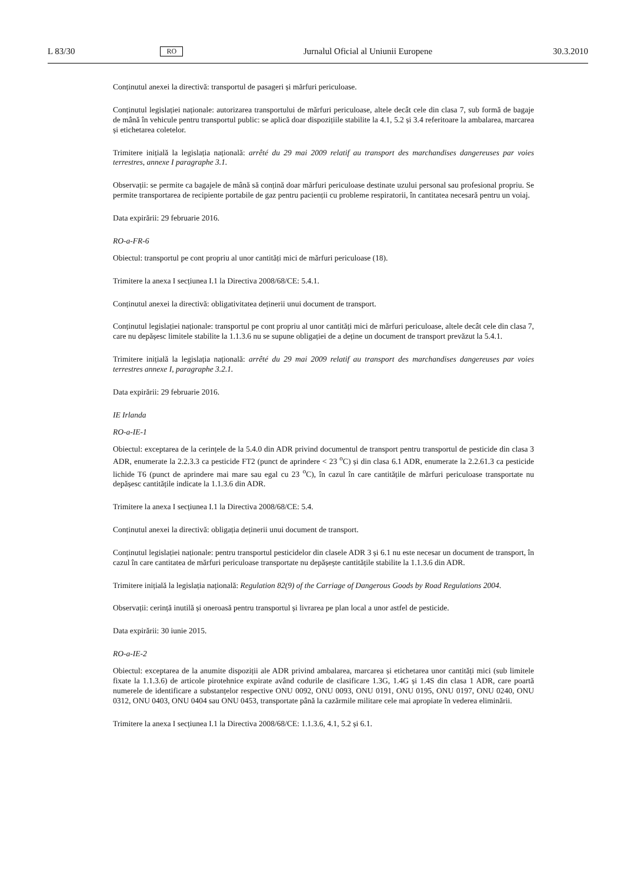L 83/30 RO Jurnalul Oficial al Uniunii Europene 30.3.2010
Conținutul anexei la directivă: transportul de pasageri și mărfuri periculoase.
Conținutul legislației naționale: autorizarea transportului de mărfuri periculoase, altele decât cele din clasa 7, sub formă de bagaje de mână în vehicule pentru transportul public: se aplică doar dispozițiile stabilite la 4.1, 5.2 și 3.4 referitoare la ambalarea, marcarea și etichetarea coletelor.
Trimitere inițială la legislația națională: arrêté du 29 mai 2009 relatif au transport des marchandises dangereuses par voies terrestres, annexe I paragraphe 3.1.
Observații: se permite ca bagajele de mână să conțină doar mărfuri periculoase destinate uzului personal sau profesional propriu. Se permite transportarea de recipiente portabile de gaz pentru pacienții cu probleme respiratorii, în cantitatea necesară pentru un voiaj.
Data expirării: 29 februarie 2016.
RO-a-FR-6
Obiectul: transportul pe cont propriu al unor cantități mici de mărfuri periculoase (18).
Trimitere la anexa I secțiunea I.1 la Directiva 2008/68/CE: 5.4.1.
Conținutul anexei la directivă: obligativitatea deținerii unui document de transport.
Conținutul legislației naționale: transportul pe cont propriu al unor cantități mici de mărfuri periculoase, altele decât cele din clasa 7, care nu depășesc limitele stabilite la 1.1.3.6 nu se supune obligației de a deține un document de transport prevăzut la 5.4.1.
Trimitere inițială la legislația națională: arrêté du 29 mai 2009 relatif au transport des marchandises dangereuses par voies terrestres annexe I, paragraphe 3.2.1.
Data expirării: 29 februarie 2016.
IE Irlanda
RO-a-IE-1
Obiectul: exceptarea de la cerințele de la 5.4.0 din ADR privind documentul de transport pentru transportul de pesticide din clasa 3 ADR, enumerate la 2.2.3.3 ca pesticide FT2 (punct de aprindere < 23 <sup>o</sup>C) și din clasa 6.1 ADR, enumerate la 2.2.61.3 ca pesticide lichide T6 (punct de aprindere mai mare sau egal cu 23 <sup>o</sup>C), în cazul în care cantitățile de mărfuri periculoase transportate nu depășesc cantitățile indicate la 1.1.3.6 din ADR.
Trimitere la anexa I secțiunea I.1 la Directiva 2008/68/CE: 5.4.
Conținutul anexei la directivă: obligația deținerii unui document de transport.
Conținutul legislației naționale: pentru transportul pesticidelor din clasele ADR 3 și 6.1 nu este necesar un document de transport, în cazul în care cantitatea de mărfuri periculoase transportate nu depășește cantitățile stabilite la 1.1.3.6 din ADR.
Trimitere inițială la legislația națională: Regulation 82(9) of the Carriage of Dangerous Goods by Road Regulations 2004.
Observații: cerință inutilă și oneroasă pentru transportul și livrarea pe plan local a unor astfel de pesticide.
Data expirării: 30 iunie 2015.
RO-a-IE-2
Obiectul: exceptarea de la anumite dispoziții ale ADR privind ambalarea, marcarea și etichetarea unor cantități mici (sub limitele fixate la 1.1.3.6) de articole pirotehnice expirate având codurile de clasificare 1.3G, 1.4G și 1.4S din clasa 1 ADR, care poartă numerele de identificare a substanțelor respective ONU 0092, ONU 0093, ONU 0191, ONU 0195, ONU 0197, ONU 0240, ONU 0312, ONU 0403, ONU 0404 sau ONU 0453, transportate până la cazărmile militare cele mai apropiate în vederea eliminării.
Trimitere la anexa I secțiunea I.1 la Directiva 2008/68/CE: 1.1.3.6, 4.1, 5.2 și 6.1.